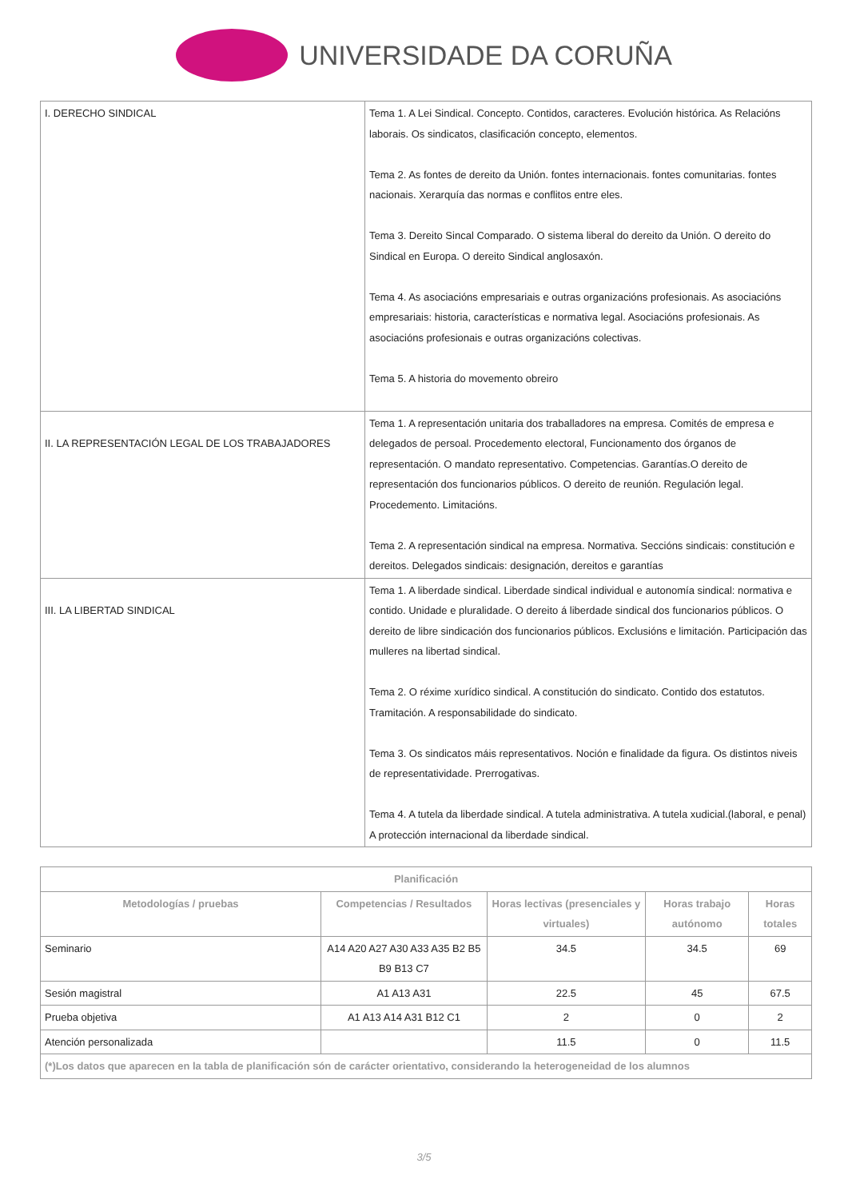UNIVERSIDADE DA CORUÑA
| I. DERECHO SINDICAL | Tema 1. A Lei Sindical. Concepto. Contidos, caracteres. Evolución histórica. As Relacións laborais. Os sindicatos, clasificación concepto, elementos. Tema 2. As fontes de dereito da Unión. fontes internacionais. fontes comunitarias. fontes nacionais. Xerarquía das normas e conflitos entre eles. Tema 3. Dereito Sincal Comparado. O sistema liberal do dereito da Unión. O dereito do Sindical en Europa. O dereito Sindical anglosaxón. Tema 4. As asociacións empresariais e outras organizacións profesionais. As asociacións empresariais: historia, características e normativa legal. Asociacións profesionais. As asociacións profesionais e outras organizacións colectivas. Tema 5. A historia do movemento obreiro |
| II. LA REPRESENTACIÓN LEGAL DE LOS TRABAJADORES | Tema 1. A representación unitaria dos traballadores na empresa. Comités de empresa e delegados de persoal. Procedemento electoral, Funcionamento dos órganos de representación. O mandato representativo. Competencias. Garantías.O dereito de representación dos funcionarios públicos. O dereito de reunión. Regulación legal. Procedemento. Limitacións. Tema 2. A representación sindical na empresa. Normativa. Seccións sindicais: constitución e dereitos. Delegados sindicais: designación, dereitos e garantías |
| III. LA LIBERTAD SINDICAL | Tema 1. A liberdade sindical. Liberdade sindical individual e autonomía sindical: normativa e contido. Unidade e pluralidade. O dereito á liberdade sindical dos funcionarios públicos. O dereito de libre sindicación dos funcionarios públicos. Exclusións e limitación. Participación das mulleres na libertad sindical. Tema 2. O réxime xurídico sindical. A constitución do sindicato. Contido dos estatutos. Tramitación. A responsabilidade do sindicato. Tema 3. Os sindicatos máis representativos. Noción e finalidade da figura. Os distintos niveis de representatividade. Prerrogativas. Tema 4. A tutela da liberdade sindical. A tutela administrativa. A tutela xudicial.(laboral, e penal) A protección internacional da liberdade sindical. |
| Planificación | | | | |
| --- | --- | --- | --- | --- |
| Metodologías / pruebas | Competencias / Resultados | Horas lectivas (presenciales y virtuales) | Horas trabajo autónomo | Horas totales |
| Seminario | A14 A20 A27 A30 A33 A35 B2 B5 B9 B13 C7 | 34.5 | 34.5 | 69 |
| Sesión magistral | A1 A13 A31 | 22.5 | 45 | 67.5 |
| Prueba objetiva | A1 A13 A14 A31 B12 C1 | 2 | 0 | 2 |
| Atención personalizada | | 11.5 | 0 | 11.5 |
| (*)Los datos que aparecen en la tabla de planificación són de carácter orientativo, considerando la heterogeneidad de los alumnos | | | | |
3/5